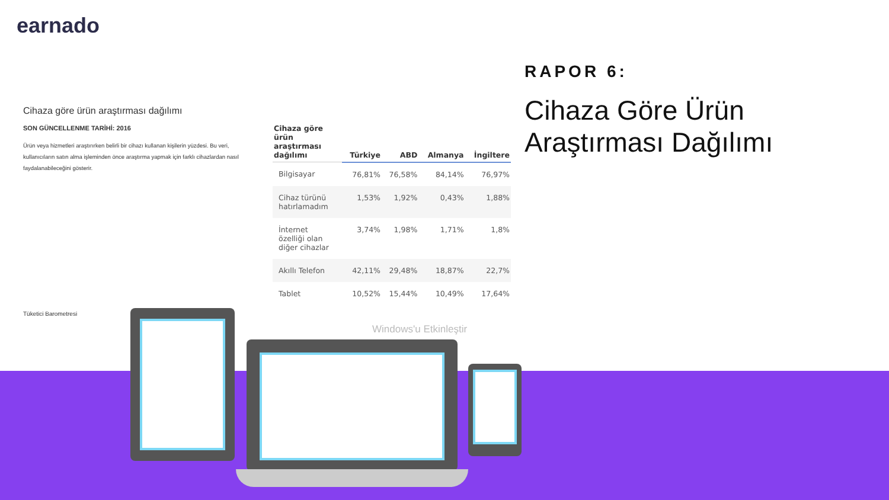earnado
Cihaza göre ürün araştırması dağılımı
SON GÜNCELLENME TARİHİ: 2016
Ürün veya hizmetleri araştırırken belirli bir cihazı kullanan kişilerin yüzdesi. Bu veri, kullanıcıların satın alma işleminden önce araştırma yapmak için farklı cihazlardan nasıl faydalanabileceğini gösterir.
Tüketici Barometresi
| Cihaza göre ürün araştırması dağılımı | Türkiye | ABD | Almanya | İngiltere |
| --- | --- | --- | --- | --- |
| Bilgisayar | 76,81% | 76,58% | 84,14% | 76,97% |
| Cihaz türünü hatırlamadım | 1,53% | 1,92% | 0,43% | 1,88% |
| İnternet özelliği olan diğer cihazlar | 3,74% | 1,98% | 1,71% | 1,8% |
| Akıllı Telefon | 42,11% | 29,48% | 18,87% | 22,7% |
| Tablet | 10,52% | 15,44% | 10,49% | 17,64% |
Windows'u Etkinleştir
RAPOR 6:
Cihaza Göre Ürün Araştırması Dağılımı